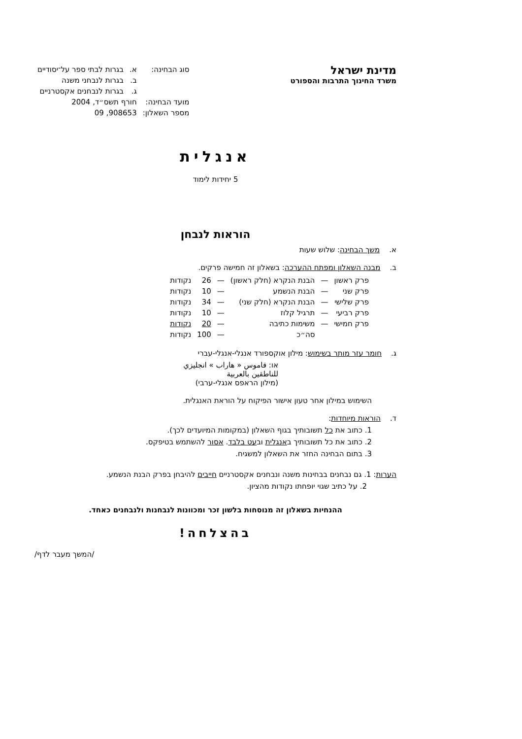מדינת ישראל
משרד החינוך התרבות והספורט
| סוג הבחינה: | א. | בגרות לבתי ספר על־יסודיים |
| | ב. | בגרות לנבחני משנה |
| | ג. | בגרות לנבחנים אקסטרניים |
| מועד הבחינה: | חורף תשס״ד, 2004 | |
| מספר השאלון: | 908653, 09 | |
אנגלית
5 יחידות לימוד
הוראות לנבחן
א. משך הבחינה: שלוש שעות
ב. מבנה השאלון ומפתח ההערכה: בשאלון זה חמישה פרקים.
| פרק ראשון | — | הבנת הנקרא (חלק ראשון) | — | 26 | נקודות |
| פרק שני | — | הבנת הנשמע | — | 10 | נקודות |
| פרק שלישי | — | הבנת הנקרא (חלק שני) | — | 34 | נקודות |
| פרק רביעי | — | תרגיל קלוז | — | 10 | נקודות |
| פרק חמישי | — | משימות כתיבה | — | 20 | נקודות |
| | | סה״כ | — | 100 | נקודות |
ג. חומר עזר מותר בשימוש: מילון אוקספורד אנגלי-אנגלי-עברי
או: قاموس « هاراب » انجليزي
للناطقين بالعربية
(מילון הראפס אנגלי-ערבי)
השימוש במילון אחר טעון אישור הפיקוח על הוראת האנגלית.
ד. הוראות מיוחדות:
1. כתוב את כל תשובותיך בגוף השאלון (במקומות המיועדים לכך).
2. כתוב את כל תשובותיך באנגלית ובעט בלבד. אסור להשתמש בטיפקס.
3. בתום הבחינה החזר את השאלון למשגיח.
הערות: 1. גם נבחנים בבחינות משנה ונבחנים אקסטרניים חייבים להיבחן בפרק הבנת הנשמע.
2. על כתיב שגוי יופחתו נקודות מהציון.
ההנחיות בשאלון זה מנוסחות בלשון זכר ומכוונות לנבחנות ולנבחנים כאחד.
בהצלחה!
/המשך מעבר לדף/